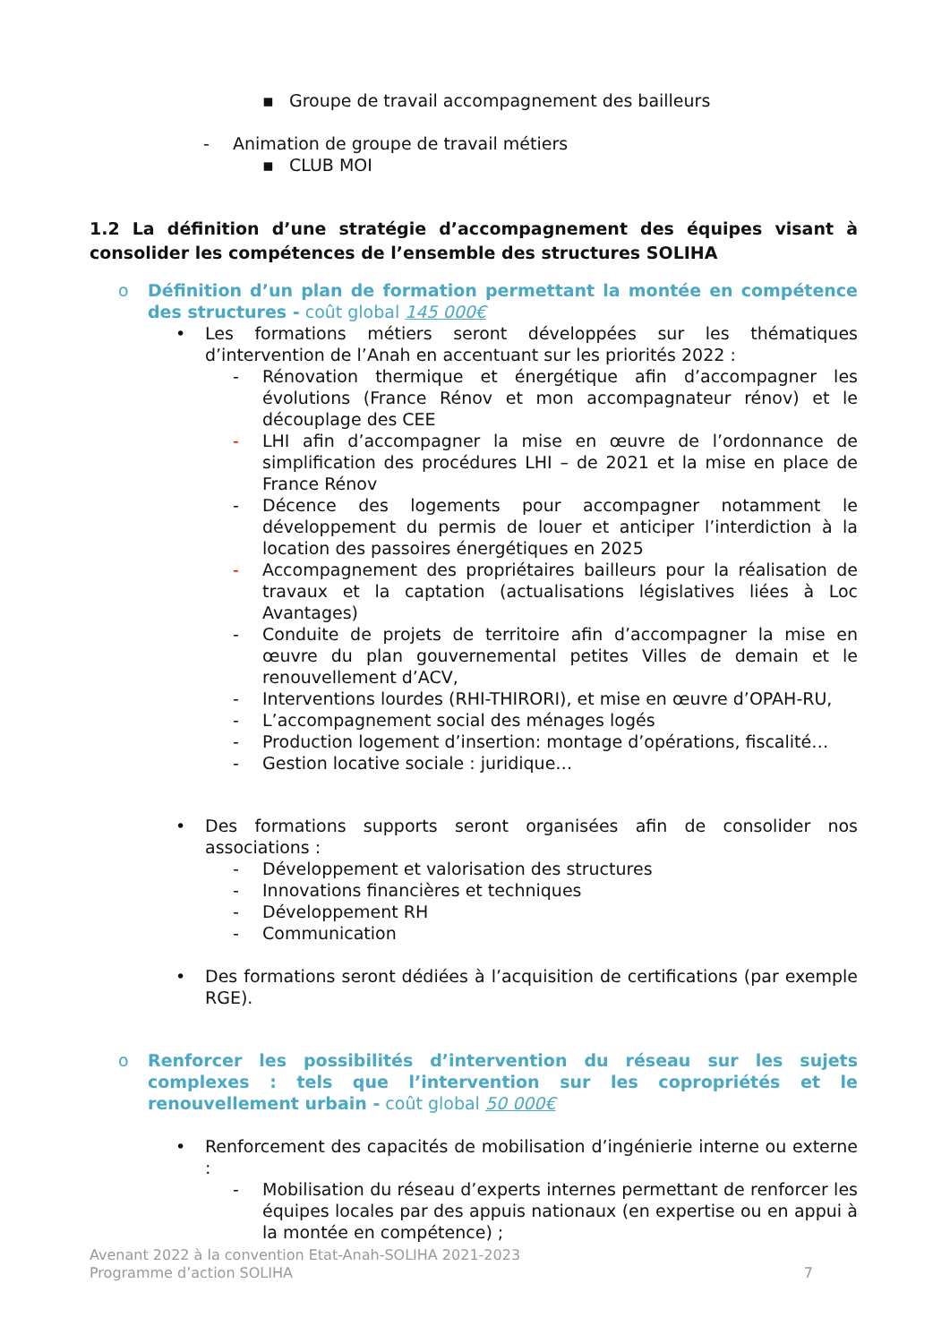▪ Groupe de travail accompagnement des bailleurs
- Animation de groupe de travail métiers
▪ CLUB MOI
1.2 La définition d’une stratégie d’accompagnement des équipes visant à consolider les compétences de l’ensemble des structures SOLIHA
o Définition d’un plan de formation permettant la montée en compétence des structures - coût global 145 000€
• Les formations métiers seront développées sur les thématiques d’intervention de l’Anah en accentuant sur les priorités 2022 :
- Rénovation thermique et énergétique afin d’accompagner les évolutions (France Rénov et mon accompagnateur rénov) et le découplage des CEE
- LHI afin d’accompagner la mise en œuvre de l’ordonnance de simplification des procédures LHI – de 2021 et la mise en place de France Rénov
- Décence des logements pour accompagner notamment le développement du permis de louer et anticiper l’interdiction à la location des passoires énergétiques en 2025
- Accompagnement des propriétaires bailleurs pour la réalisation de travaux et la captation (actualisations législatives liées à Loc Avantages)
- Conduite de projets de territoire afin d’accompagner la mise en œuvre du plan gouvernemental petites Villes de demain et le renouvellement d’ACV,
- Interventions lourdes (RHI-THIRORI), et mise en œuvre d’OPAH-RU,
- L’accompagnement social des ménages logés
- Production logement d’insertion: montage d’opérations, fiscalité…
- Gestion locative sociale : juridique…
• Des formations supports seront organisées afin de consolider nos associations :
- Développement et valorisation des structures
- Innovations financières et techniques
- Développement RH
- Communication
• Des formations seront dédiées à l’acquisition de certifications (par exemple RGE).
o Renforcer les possibilités d’intervention du réseau sur les sujets complexes : tels que l’intervention sur les copropriétés et le renouvellement urbain - coût global 50 000€
• Renforcement des capacités de mobilisation d’ingénierie interne ou externe :
- Mobilisation du réseau d’experts internes permettant de renforcer les équipes locales par des appuis nationaux (en expertise ou en appui à la montée en compétence) ;
Avenant 2022 à la convention Etat-Anah-SOLIHA 2021-2023
Programme d’action SOLIHA 7